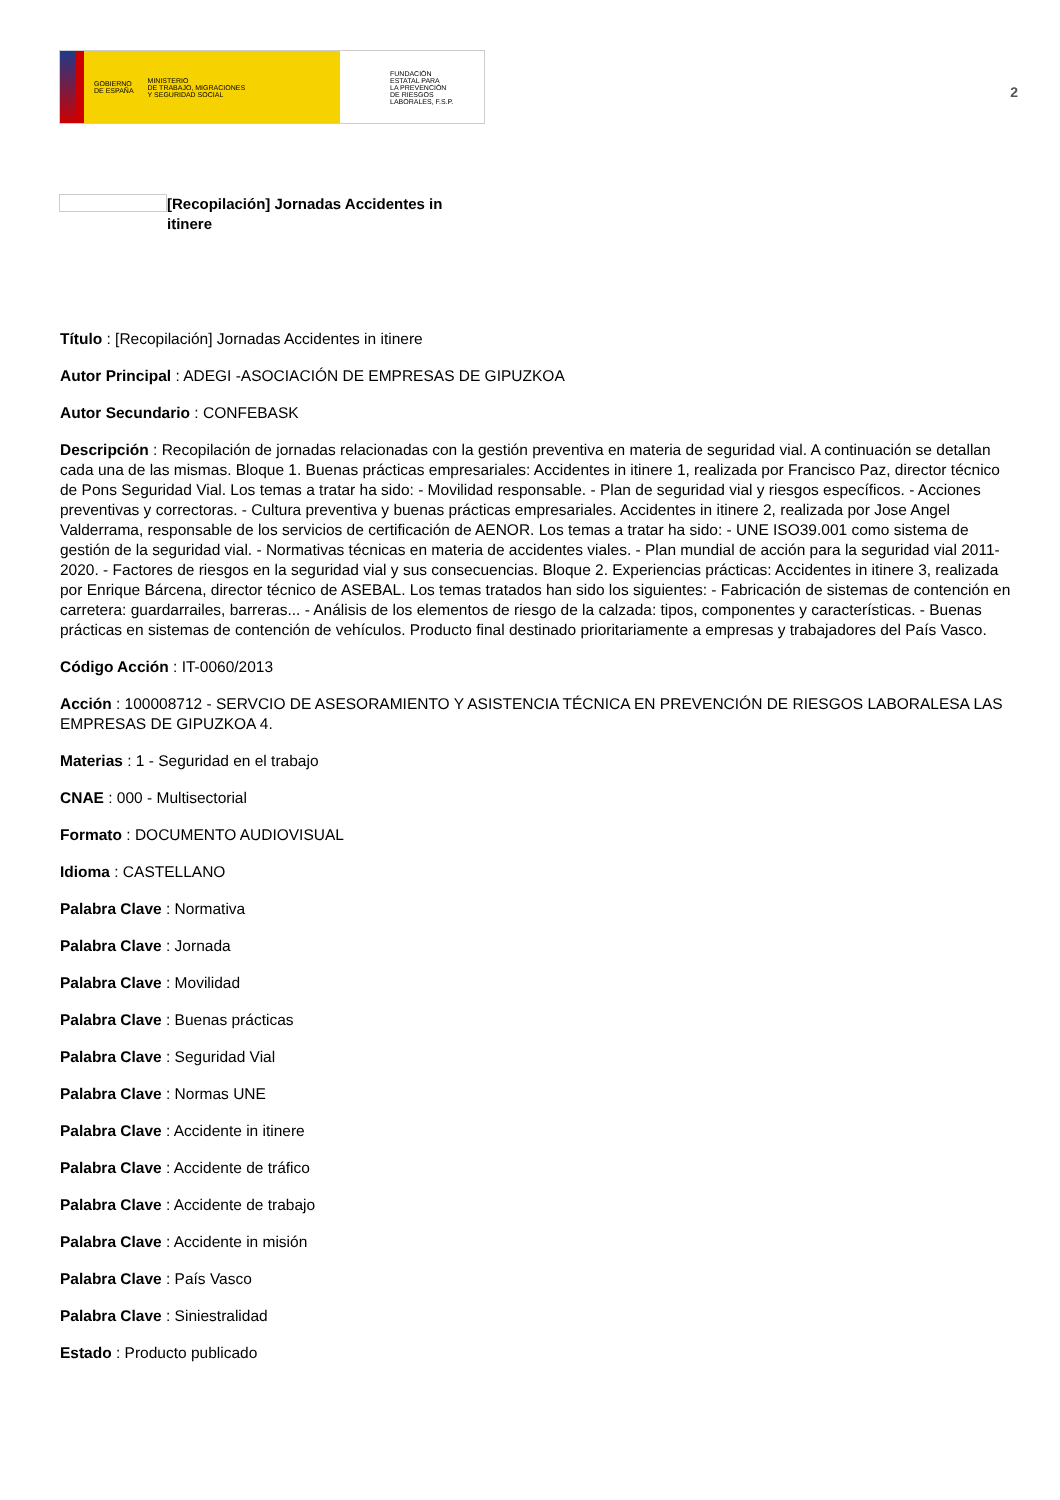GOBIERNO
DE ESPAÑA MINISTERIO
DE TRABAJO, MIGRACIONES
Y SEGURIDAD SOCIAL
FUNDACIÓN
ESTATAL PARA
LA PREVENCIÓN
DE RIESGOS
LABORALES, F.S.P.
2
[Recopilación] Jornadas Accidentes in itinere
Título : [Recopilación] Jornadas Accidentes in itinere
Autor Principal : ADEGI -ASOCIACIÓN DE EMPRESAS DE GIPUZKOA
Autor Secundario : CONFEBASK
Descripción : Recopilación de jornadas relacionadas con la gestión preventiva en materia de seguridad vial. A continuación se detallan cada una de las mismas. Bloque 1. Buenas prácticas empresariales: Accidentes in itinere 1, realizada por Francisco Paz, director técnico de Pons Seguridad Vial. Los temas a tratar ha sido: - Movilidad responsable. - Plan de seguridad vial y riesgos específicos. - Acciones preventivas y correctoras. - Cultura preventiva y buenas prácticas empresariales. Accidentes in itinere 2, realizada por Jose Angel Valderrama, responsable de los servicios de certificación de AENOR. Los temas a tratar ha sido: - UNE ISO39.001 como sistema de gestión de la seguridad vial. - Normativas técnicas en materia de accidentes viales. - Plan mundial de acción para la seguridad vial 2011-2020. - Factores de riesgos en la seguridad vial y sus consecuencias. Bloque 2. Experiencias prácticas: Accidentes in itinere 3, realizada por Enrique Bárcena, director técnico de ASEBAL. Los temas tratados han sido los siguientes: - Fabricación de sistemas de contención en carretera: guardarrailes, barreras... - Análisis de los elementos de riesgo de la calzada: tipos, componentes y características. - Buenas prácticas en sistemas de contención de vehículos. Producto final destinado prioritariamente a empresas y trabajadores del País Vasco.
Código Acción : IT-0060/2013
Acción : 100008712 - SERVCIO DE ASESORAMIENTO Y ASISTENCIA TÉCNICA EN PREVENCIÓN DE RIESGOS LABORALESA LAS EMPRESAS DE GIPUZKOA 4.
Materias : 1 - Seguridad en el trabajo
CNAE : 000 - Multisectorial
Formato : DOCUMENTO AUDIOVISUAL
Idioma : CASTELLANO
Palabra Clave : Normativa
Palabra Clave : Jornada
Palabra Clave : Movilidad
Palabra Clave : Buenas prácticas
Palabra Clave : Seguridad Vial
Palabra Clave : Normas UNE
Palabra Clave : Accidente in itinere
Palabra Clave : Accidente de tráfico
Palabra Clave : Accidente de trabajo
Palabra Clave : Accidente in misión
Palabra Clave : País Vasco
Palabra Clave : Siniestralidad
Estado : Producto publicado